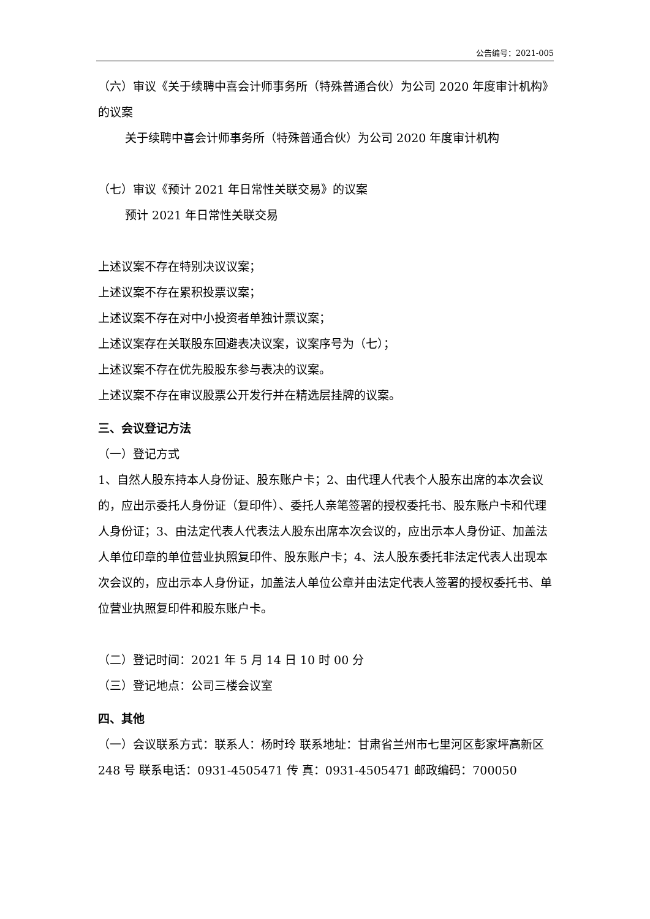公告编号：2021-005
（六）审议《关于续聘中喜会计师事务所（特殊普通合伙）为公司 2020 年度审计机构》的议案
关于续聘中喜会计师事务所（特殊普通合伙）为公司 2020 年度审计机构
（七）审议《预计 2021 年日常性关联交易》的议案
预计 2021 年日常性关联交易
上述议案不存在特别决议议案；
上述议案不存在累积投票议案；
上述议案不存在对中小投资者单独计票议案；
上述议案存在关联股东回避表决议案，议案序号为（七）；
上述议案不存在优先股股东参与表决的议案。
上述议案不存在审议股票公开发行并在精选层挂牌的议案。
三、会议登记方法
（一）登记方式
1、自然人股东持本人身份证、股东账户卡；2、由代理人代表个人股东出席的本次会议的，应出示委托人身份证（复印件）、委托人亲笔签署的授权委托书、股东账户卡和代理人身份证；3、由法定代表人代表法人股东出席本次会议的，应出示本人身份证、加盖法人单位印章的单位营业执照复印件、股东账户卡；4、法人股东委托非法定代表人出现本次会议的，应出示本人身份证，加盖法人单位公章并由法定代表人签署的授权委托书、单位营业执照复印件和股东账户卡。
（二）登记时间：2021 年 5 月 14 日 10 时 00 分
（三）登记地点：公司三楼会议室
四、其他
（一）会议联系方式：联系人：杨时玲 联系地址：甘肃省兰州市七里河区彭家坪高新区 248 号 联系电话：0931-4505471 传 真：0931-4505471 邮政编码：700050